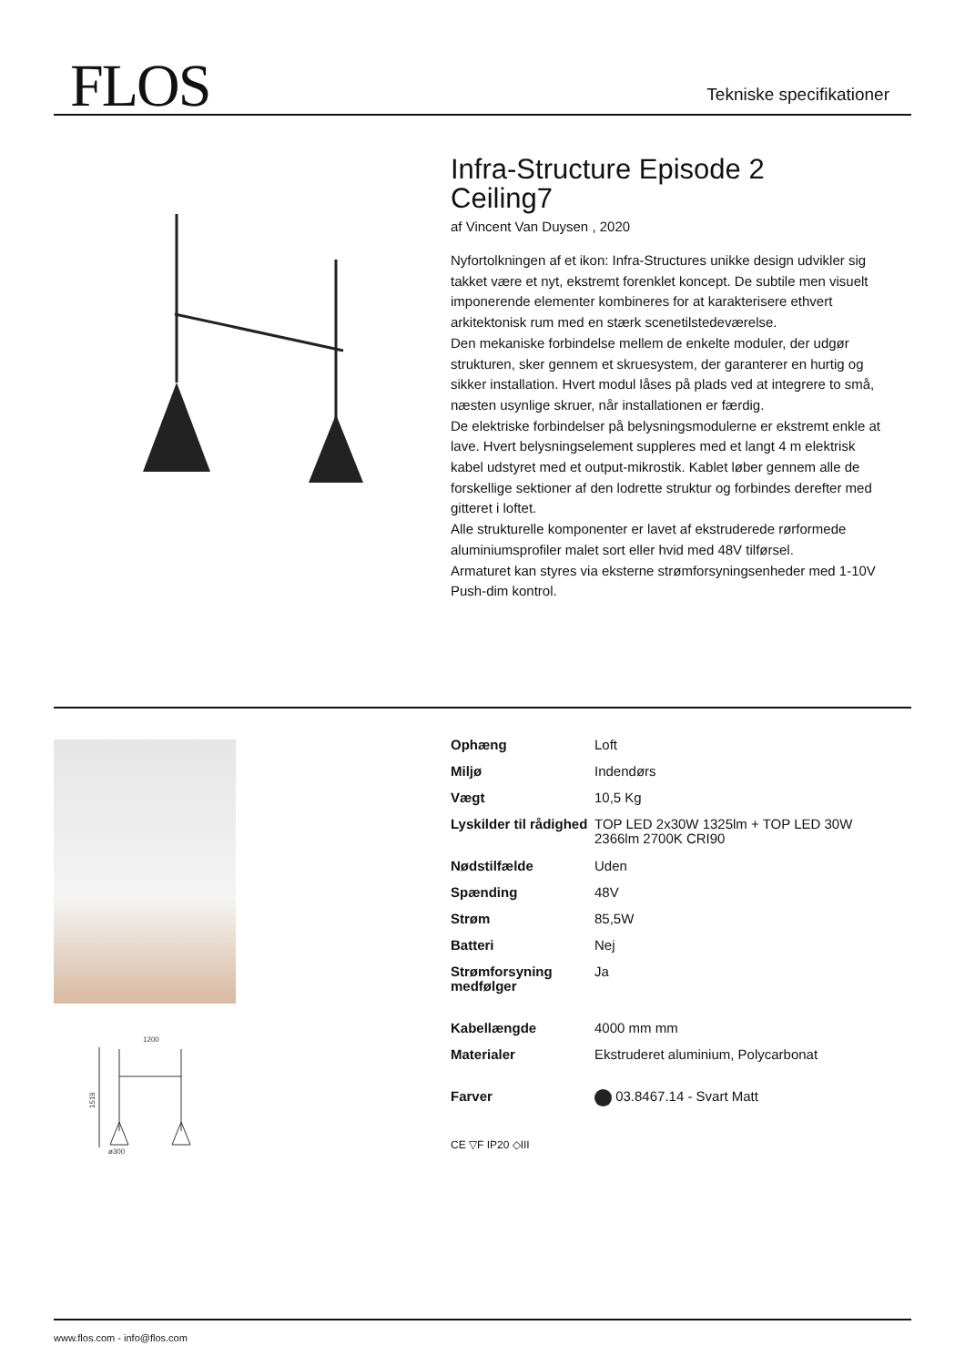FLOS Tekniske specifikationer
Infra-Structure Episode 2
Ceiling7
af Vincent Van Duysen , 2020
Nyfortolkningen af et ikon: Infra-Structures unikke design udvikler sig takket være et nyt, ekstremt forenklet koncept. De subtile men visuelt imponerende elementer kombineres for at karakterisere ethvert arkitektonisk rum med en stærk scenetilstedeværelse.
Den mekaniske forbindelse mellem de enkelte moduler, der udgør strukturen, sker gennem et skruesystem, der garanterer en hurtig og sikker installation. Hvert modul låses på plads ved at integrere to små, næsten usynlige skruer, når installationen er færdig.
De elektriske forbindelser på belysningsmodulerne er ekstremt enkle at lave. Hvert belysningselement suppleres med et langt 4 m elektrisk kabel udstyret med et output-mikrostik. Kablet løber gennem alle de forskellige sektioner af den lodrette struktur og forbindes derefter med gitteret i loftet.
Alle strukturelle komponenter er lavet af ekstruderede rørformede aluminiumsprofiler malet sort eller hvid med 48V tilførsel.
Armaturet kan styres via eksterne strømforsyningsenheder med 1-10V Push-dim kontrol.
1200
1519
ø300
| Ophæng | Loft |
| Miljø | Indendørs |
| Vægt | 10,5 Kg |
| Lyskilder til rådighed | TOP LED 2x30W 1325lm + TOP LED 30W 2366lm 2700K CRI90 |
| Nødstilfælde | Uden |
| Spænding | 48V |
| Strøm | 85,5W |
| Batteri | Nej |
| Strømforsyning medfølger | Ja |
| Kabellængde | 4000 mm mm |
| Materialer | Ekstruderet aluminium, Polycarbonat |
| Farver | 03.8467.14 - Svart Matt |
CE ▽F IP20 ◇III
www.flos.com - info@flos.com